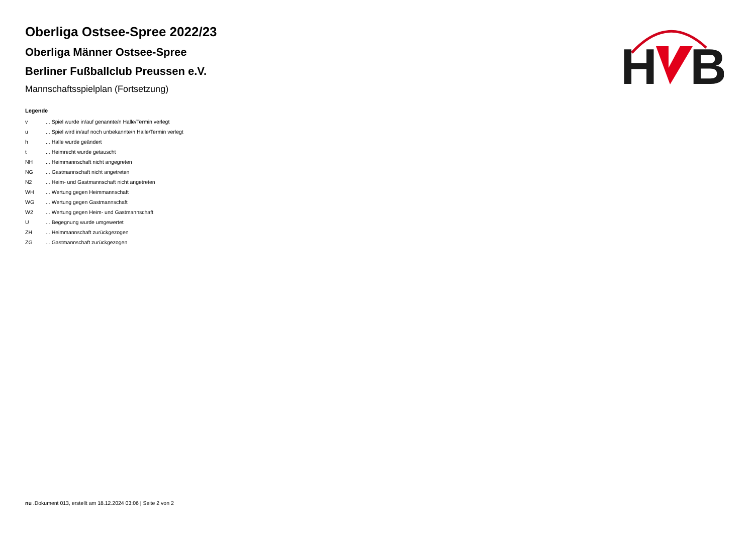Oberliga Ostsee-Spree 2022/23
Oberliga Männer Ostsee-Spree
Berliner Fußballclub Preussen e.V.
Mannschaftsspielplan (Fortsetzung)
Legende
| v | ... Spiel wurde in/auf genannte/n Halle/Termin verlegt |
| u | ... Spiel wird in/auf noch unbekannte/n Halle/Termin verlegt |
| h | ... Halle wurde geändert |
| t | ... Heimrecht wurde getauscht |
| NH | ... Heimmannschaft nicht angegreten |
| NG | ... Gastmannschaft nicht angetreten |
| N2 | ... Heim- und Gastmannschaft nicht angetreten |
| WH | ... Wertung gegen Heimmannschaft |
| WG | ... Wertung gegen Gastmannschaft |
| W2 | ... Wertung gegen Heim- und Gastmannschaft |
| U | ... Begegnung wurde umgewertet |
| ZH | ... Heimmannschaft zurückgezogen |
| ZG | ... Gastmannschaft zurückgezogen |
H
B
nu .Dokument 013, erstellt am 18.12.2024 03:06 | Seite 2 von 2